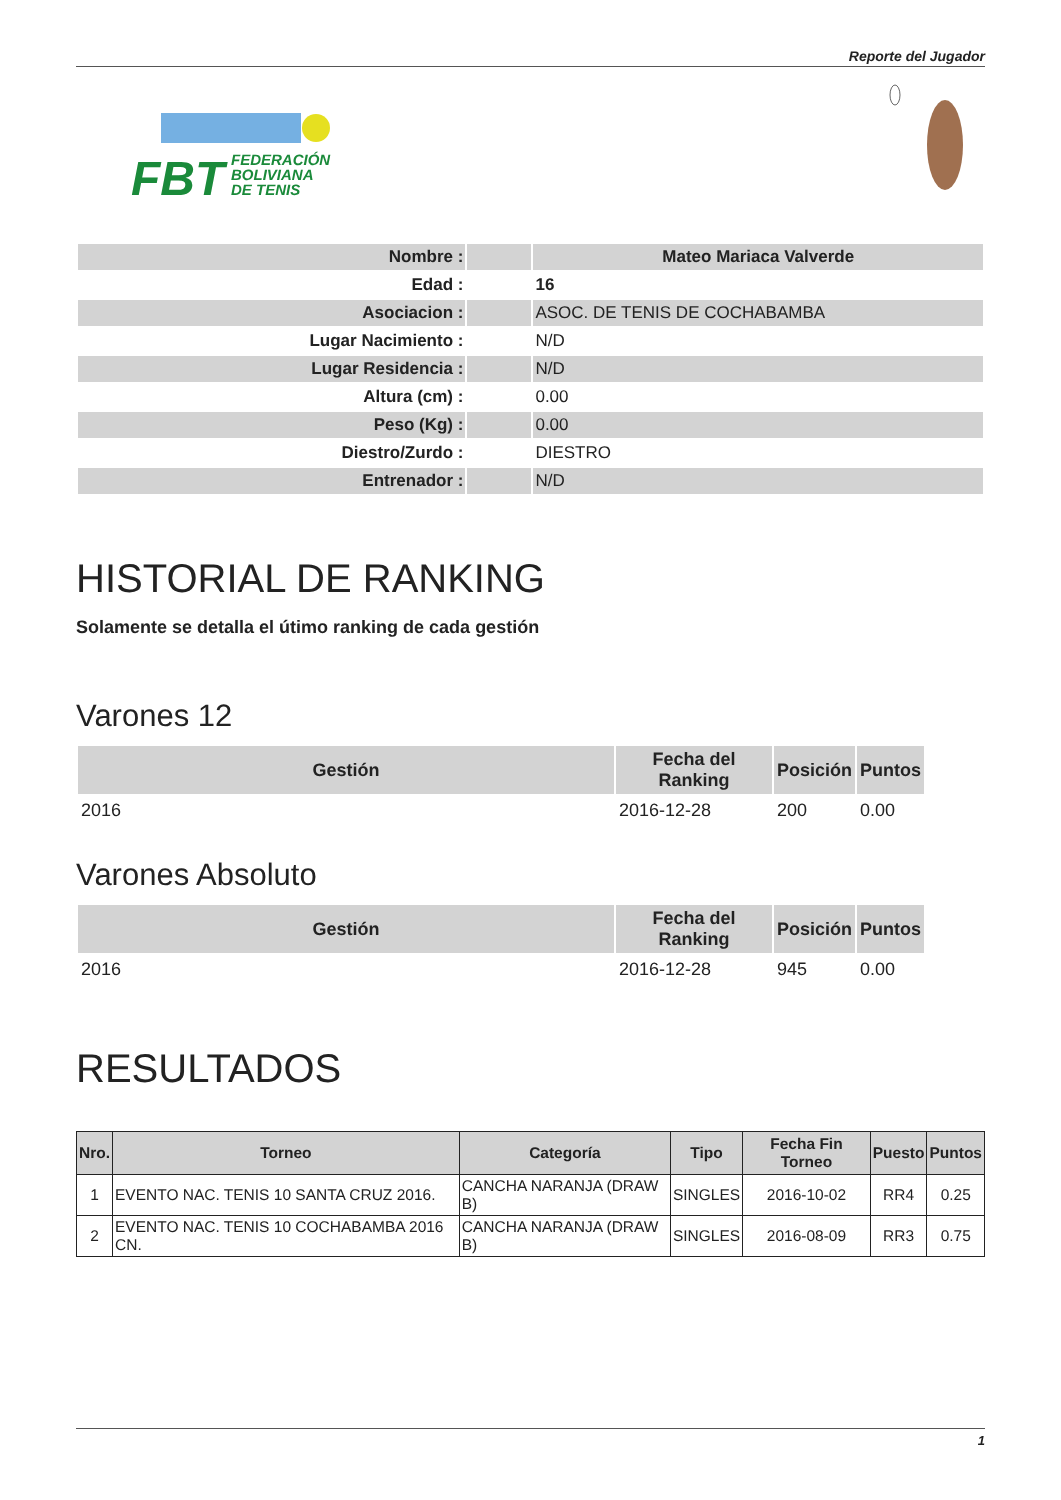Reporte del Jugador
FBT
FEDERACIÓN
BOLIVIANA
DE TENIS
| Nombre : | | Mateo Mariaca Valverde |
| Edad : | | 16 |
| Asociacion : | | ASOC. DE TENIS DE COCHABAMBA |
| Lugar Nacimiento : | | N/D |
| Lugar Residencia : | | N/D |
| Altura (cm) : | | 0.00 |
| Peso (Kg) : | | 0.00 |
| Diestro/Zurdo : | | DIESTRO |
| Entrenador : | | N/D |
HISTORIAL DE RANKING
Solamente se detalla el útimo ranking de cada gestión
Varones 12
| Gestión | Fecha del Ranking | Posición | Puntos |
| --- | --- | --- | --- |
| 2016 | 2016-12-28 | 200 | 0.00 |
Varones Absoluto
| Gestión | Fecha del Ranking | Posición | Puntos |
| --- | --- | --- | --- |
| 2016 | 2016-12-28 | 945 | 0.00 |
RESULTADOS
| Nro. | Torneo | Categoría | Tipo | Fecha Fin Torneo | Puesto | Puntos |
| --- | --- | --- | --- | --- | --- | --- |
| 1 | EVENTO NAC. TENIS 10 SANTA CRUZ 2016. | CANCHA NARANJA (DRAW B) | SINGLES | 2016-10-02 | RR4 | 0.25 |
| 2 | EVENTO NAC. TENIS 10 COCHABAMBA 2016 CN. | CANCHA NARANJA (DRAW B) | SINGLES | 2016-08-09 | RR3 | 0.75 |
1